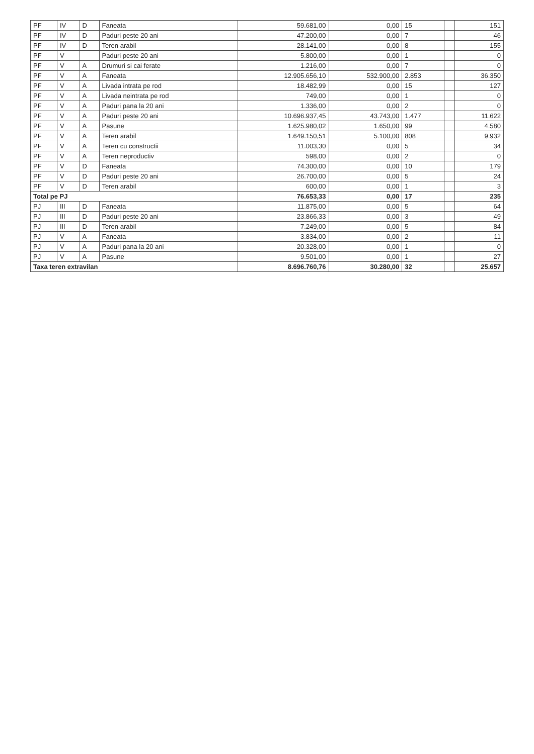| PF | IV | D | Faneata | 59.681,00 | 0,00 | 15 | | 151 |
| PF | IV | D | Paduri peste 20 ani | 47.200,00 | 0,00 | 7 | | 46 |
| PF | IV | D | Teren arabil | 28.141,00 | 0,00 | 8 | | 155 |
| PF | V | | Paduri peste 20 ani | 5.800,00 | 0,00 | 1 | | 0 |
| PF | V | A | Drumuri si cai ferate | 1.216,00 | 0,00 | 7 | | 0 |
| PF | V | A | Faneata | 12.905.656,10 | 532.900,00 | 2.853 | | 36.350 |
| PF | V | A | Livada intrata pe rod | 18.482,99 | 0,00 | 15 | | 127 |
| PF | V | A | Livada neintrata pe rod | 749,00 | 0,00 | 1 | | 0 |
| PF | V | A | Paduri pana la 20 ani | 1.336,00 | 0,00 | 2 | | 0 |
| PF | V | A | Paduri peste 20 ani | 10.696.937,45 | 43.743,00 | 1.477 | | 11.622 |
| PF | V | A | Pasune | 1.625.980,02 | 1.650,00 | 99 | | 4.580 |
| PF | V | A | Teren arabil | 1.649.150,51 | 5.100,00 | 808 | | 9.932 |
| PF | V | A | Teren cu constructii | 11.003,30 | 0,00 | 5 | | 34 |
| PF | V | A | Teren neproductiv | 598,00 | 0,00 | 2 | | 0 |
| PF | V | D | Faneata | 74.300,00 | 0,00 | 10 | | 179 |
| PF | V | D | Paduri peste 20 ani | 26.700,00 | 0,00 | 5 | | 24 |
| PF | V | D | Teren arabil | 600,00 | 0,00 | 1 | | 3 |
| Total pe PJ | | | | 76.653,33 | 0,00 | 17 | | 235 |
| PJ | III | D | Faneata | 11.875,00 | 0,00 | 5 | | 64 |
| PJ | III | D | Paduri peste 20 ani | 23.866,33 | 0,00 | 3 | | 49 |
| PJ | III | D | Teren arabil | 7.249,00 | 0,00 | 5 | | 84 |
| PJ | V | A | Faneata | 3.834,00 | 0,00 | 2 | | 11 |
| PJ | V | A | Paduri pana la 20 ani | 20.328,00 | 0,00 | 1 | | 0 |
| PJ | V | A | Pasune | 9.501,00 | 0,00 | 1 | | 27 |
| Taxa teren extravilan | | | | 8.696.760,76 | 30.280,00 | 32 | | 25.657 |